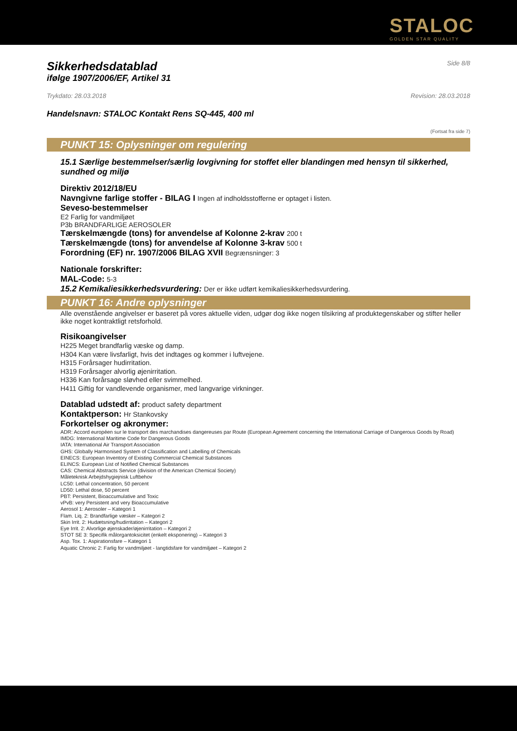STALOC
GOLDEN STAR QUALITY
Sikkerhedsdatablad
Side 8/8
ifølge 1907/2006/EF, Artikel 31
Trykdato: 28.03.2018 Revision: 28.03.2018
Handelsnavn: STALOC Kontakt Rens SQ-445, 400 ml
(Fortsat fra side 7)
PUNKT 15: Oplysninger om regulering
15.1 Særlige bestemmelser/særlig lovgivning for stoffet eller blandingen med hensyn til sikkerhed, sundhed og miljø
Direktiv 2012/18/EU
Navngivne farlige stoffer - BILAG I Ingen af indholdsstofferne er optaget i listen.
Seveso-bestemmelser
E2 Farlig for vandmiljøet
P3b BRANDFARLIGE AEROSOLER
Tærskelmængde (tons) for anvendelse af Kolonne 2-krav 200 t
Tærskelmængde (tons) for anvendelse af Kolonne 3-krav 500 t
Forordning (EF) nr. 1907/2006 BILAG XVII Begrænsninger: 3
Nationale forskrifter:
MAL-Code: 5-3
15.2 Kemikaliesikkerhedsvurdering: Der er ikke udført kemikaliesikkerhedsvurdering.
PUNKT 16: Andre oplysninger
Alle ovenstående angivelser er baseret på vores aktuelle viden, udgør dog ikke nogen tilsikring af produktegenskaber og stifter heller ikke noget kontraktligt retsforhold.
Risikoangivelser
H225 Meget brandfarlig væske og damp.
H304 Kan være livsfarligt, hvis det indtages og kommer i luftvejene.
H315 Forårsager hudirritation.
H319 Forårsager alvorlig øjenirritation.
H336 Kan forårsage sløvhed eller svimmelhed.
H411 Giftig for vandlevende organismer, med langvarige virkninger.
Datablad udstedt af: product safety department
Kontaktperson: Hr Stankovsky
Forkortelser og akronymer:
ADR: Accord européen sur le transport des marchandises dangereuses par Route (European Agreement concerning the International Carriage of Dangerous Goods by Road)
IMDG: International Maritime Code for Dangerous Goods
IATA: International Air Transport Association
GHS: Globally Harmonised System of Classification and Labelling of Chemicals
EINECS: European Inventory of Existing Commercial Chemical Substances
ELINCS: European List of Notified Chemical Substances
CAS: Chemical Abstracts Service (division of the American Chemical Society)
Måleteknisk Arbejdshygiejnisk Luftbehov
LC50: Lethal concentration, 50 percent
LD50: Lethal dose, 50 percent
PBT: Persistent, Bioaccumulative and Toxic
vPvB: very Persistent and very Bioaccumulative
Aerosol 1: Aerosoler – Kategori 1
Flam. Liq. 2: Brandfarlige væsker – Kategori 2
Skin Irrit. 2: Hudætsning/hudirritation – Kategori 2
Eye Irrit. 2: Alvorlige øjenskader/øjenirritation – Kategori 2
STOT SE 3: Specifik målorgantoksicitet (enkelt eksponering) – Kategori 3
Asp. Tox. 1: Aspirationsfare – Kategori 1
Aquatic Chronic 2: Farlig for vandmiljøet - langtidsfare for vandmiljøet – Kategori 2